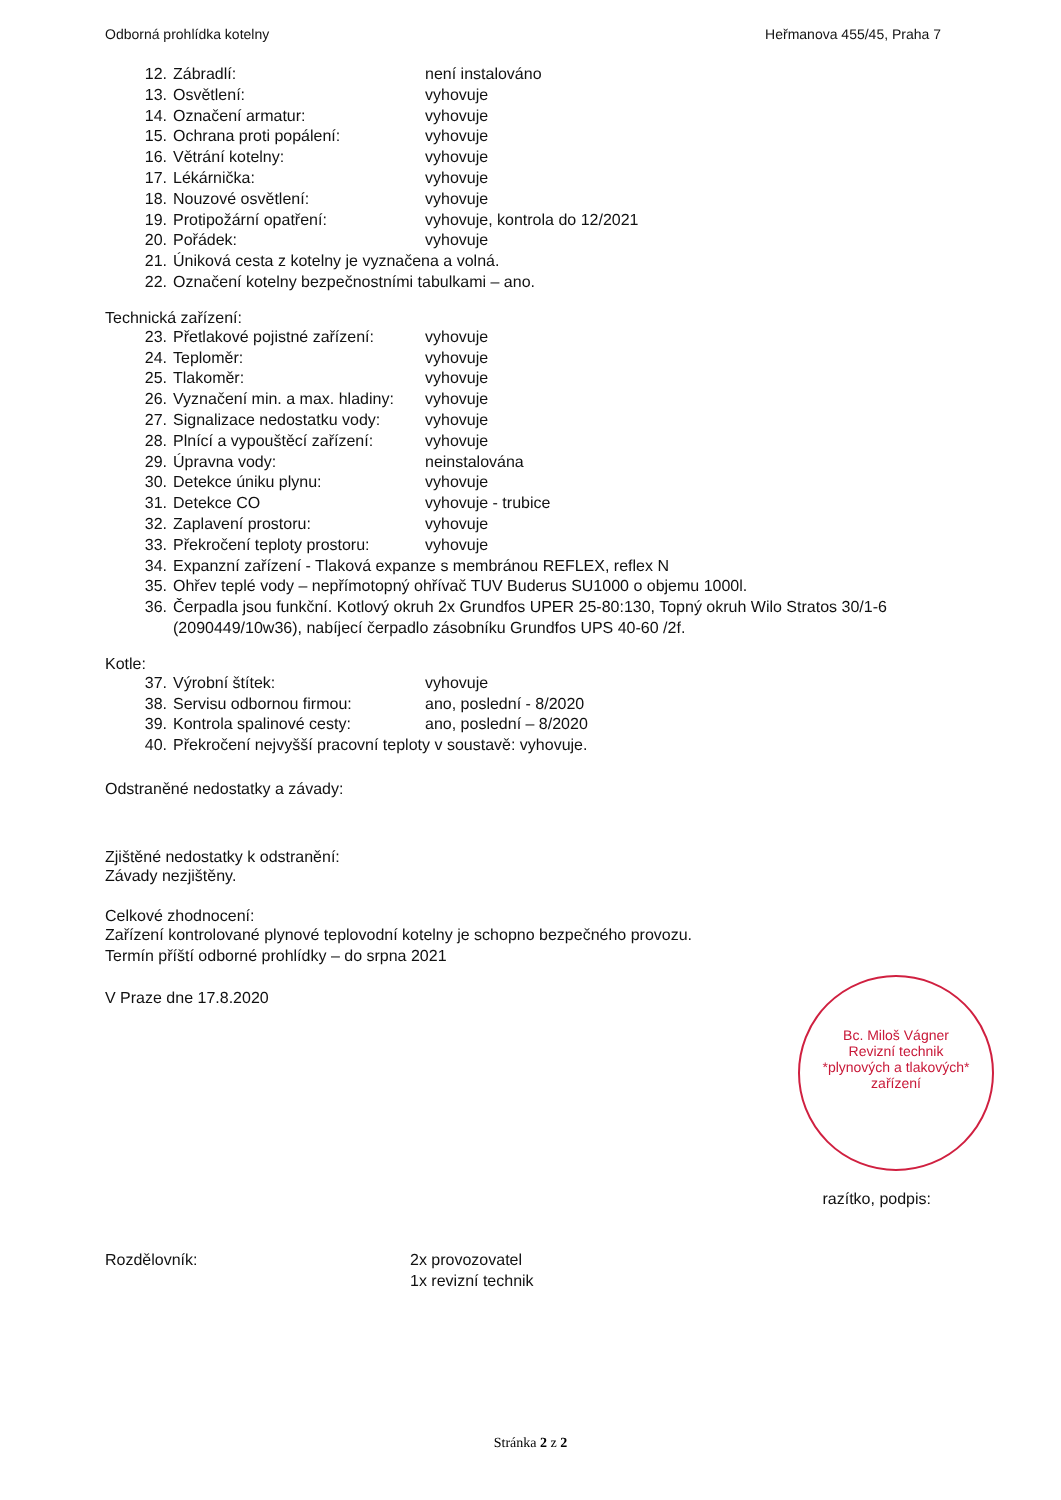Odborná prohlídka kotelny Heřmanova 455/45, Praha 7
12. Zábradlí: není instalováno
13. Osvětlení: vyhovuje
14. Označení armatur: vyhovuje
15. Ochrana proti popálení: vyhovuje
16. Větrání kotelny: vyhovuje
17. Lékárnička: vyhovuje
18. Nouzové osvětlení: vyhovuje
19. Protipožární opatření: vyhovuje, kontrola do 12/2021
20. Pořádek: vyhovuje
21. Úniková cesta z kotelny je vyznačena a volná.
22. Označení kotelny bezpečnostními tabulkami – ano.
Technická zařízení:
23. Přetlakové pojistné zařízení: vyhovuje
24. Teploměr: vyhovuje
25. Tlakoměr: vyhovuje
26. Vyznačení min. a max. hladiny: vyhovuje
27. Signalizace nedostatku vody: vyhovuje
28. Plnící a vypouštěcí zařízení: vyhovuje
29. Úpravna vody: neinstalována
30. Detekce úniku plynu: vyhovuje
31. Detekce CO vyhovuje - trubice
32. Zaplavení prostoru: vyhovuje
33. Překročení teploty prostoru: vyhovuje
34. Expanzní zařízení - Tlaková expanze s membránou REFLEX, reflex N
35. Ohřev teplé vody – nepřímotopný ohřívač TUV Buderus SU1000 o objemu 1000l.
36. Čerpadla jsou funkční. Kotlový okruh 2x Grundfos UPER 25-80:130, Topný okruh Wilo Stratos 30/1-6 (2090449/10w36), nabíjecí čerpadlo zásobníku Grundfos UPS 40-60 /2f.
Kotle:
37. Výrobní štítek: vyhovuje
38. Servisu odbornou firmou: ano, poslední - 8/2020
39. Kontrola spalinové cesty: ano, poslední – 8/2020
40. Překročení nejvyšší pracovní teploty v soustavě: vyhovuje.
Odstraněné nedostatky a závady:
Zjištěné nedostatky k odstranění:
Závady nezjištěny.
Celkové zhodnocení:
Zařízení kontrolované plynové teplovodní kotelny je schopno bezpečného provozu.
Termín příští odborné prohlídky – do srpna 2021
V Praze dne 17.8.2020
razítko, podpis:
Rozdělovník: 2x provozovatel
1x revizní technik
Bc. Miloš Vágner
Revizní technik
*plynových a tlakových*
zařízení
Stránka 2 z 2